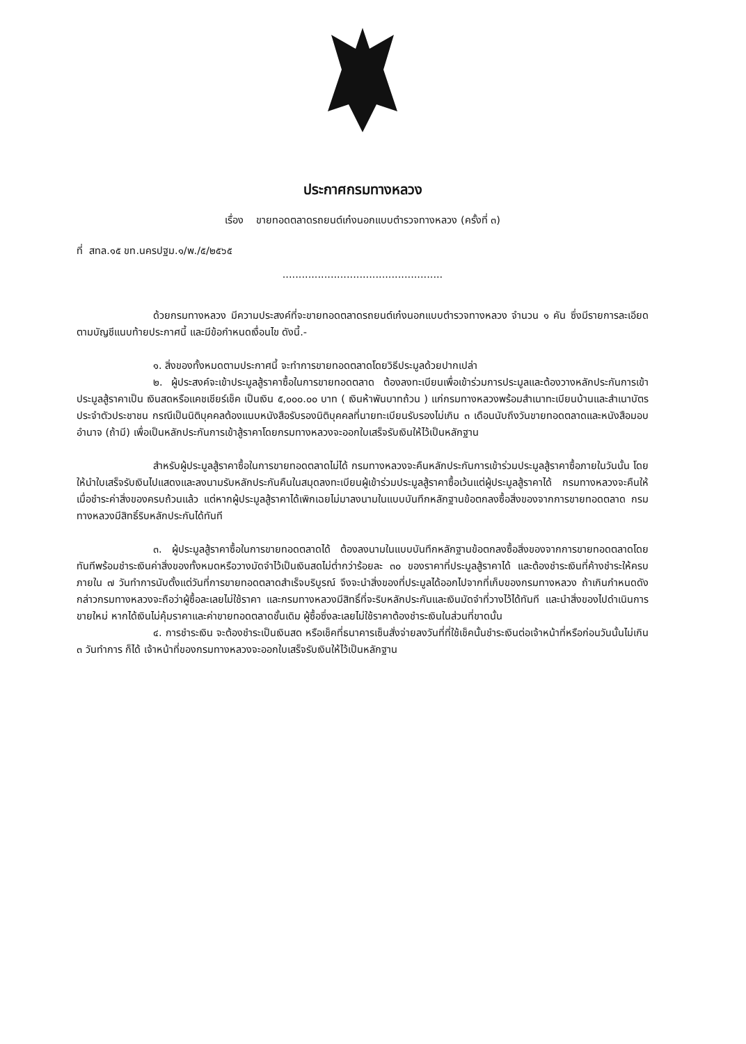ประกาศกรมทางหลวง
เรื่อง ขายทอดตลาดรถยนต์เก๋งนอกแบบตำรวจทางหลวง (ครั้งที่ ๓)
ที่ สทล.๑๕ ขท.นครปฐม.๑/พ./๕/๒๕๖๕
..................................................
ด้วยกรมทางหลวง มีความประสงค์ที่จะขายทอดตลาดรถยนต์เก๋งนอกแบบตำรวจทางหลวง จำนวน ๑ คัน ซึ่งมีรายการละเอียดตามบัญชีแนบท้ายประกาศนี้ และมีข้อกำหนดเงื่อนไข ดังนี้.-
๑. สิ่งของทั้งหมดตามประกาศนี้ จะทำการขายทอดตลาดโดยวิธีประมูลด้วยปากเปล่า
๒. ผู้ประสงค์จะเข้าประมูลสู้ราคาซื้อในการขายทอดตลาด ต้องลงทะเบียนเพื่อเข้าร่วมการประมูลและต้องวางหลักประกันการเข้าประมูลสู้ราคาเป็น เงินสดหรือแคชเชียร์เช็ค เป็นเงิน ๕,๐๐๐.๐๐ บาท ( เงินห้าพันบาทถ้วน ) แก่กรมทางหลวงพร้อมสำเนาทะเบียนบ้านและสำเนาบัตรประจำตัวประชาชน กรณีเป็นนิติบุคคลต้องแนบหนังสือรับรองนิติบุคคลที่นายทะเบียนรับรองไม่เกิน ๓ เดือนนับถึงวันขายทอดตลาดและหนังสือมอบอำนาจ (ถ้ามี) เพื่อเป็นหลักประกันการเข้าสู้ราคาโดยกรมทางหลวงจะออกใบเสร็จรับเงินให้ไว้เป็นหลักฐาน
สำหรับผู้ประมูลสู้ราคาซื้อในการขายทอดตลาดไม่ได้ กรมทางหลวงจะคืนหลักประกันการเข้าร่วมประมูลสู้ราคาซื้อภายในวันนั้น โดยให้นำใบเสร็จรับเงินไปแสดงและลงนามรับหลักประกันคืนในสมุดลงทะเบียนผู้เข้าร่วมประมูลสู้ราคาซื้อเว้นแต่ผู้ประมูลสู้ราคาได้ กรมทางหลวงจะคืนให้เมื่อชำระค่าสิ่งของครบถ้วนแล้ว แต่หากผู้ประมูลสู้ราคาได้เพิกเฉยไม่มาลงนามในแบบบันทึกหลักฐานข้อตกลงซื้อสิ่งของจากการขายทอดตลาด กรมทางหลวงมีสิทธิ์ริบหลักประกันได้ทันที
๓. ผู้ประมูลสู้ราคาซื้อในการขายทอดตลาดได้ ต้องลงนามในแบบบันทึกหลักฐานข้อตกลงซื้อสิ่งของจากการขายทอดตลาดโดยทันทีพร้อมชำระเงินค่าสิ่งของทั้งหมดหรือวางมัดจำไว้เป็นเงินสดไม่ต่ำกว่าร้อยละ ๓๐ ของราคาที่ประมูลสู้ราคาได้ และต้องชำระเงินที่ค้างชำระให้ครบภายใน ๗ วันทำการนับตั้งแต่วันที่การขายทอดตลาดสำเร็จบริบูรณ์ จึงจะนำสิ่งของที่ประมูลได้ออกไปจากที่เก็บของกรมทางหลวง ถ้าเกินกำหนดดังกล่าวกรมทางหลวงจะถือว่าผู้ซื้อละเลยไม่ใช้ราคา และกรมทางหลวงมีสิทธิ์ที่จะริบหลักประกันและเงินมัดจำที่วางไว้ได้ทันที และนำสิ่งของไปดำเนินการขายใหม่ หากได้เงินไม่คุ้มราคาและค่าขายทอดตลาดชั้นเดิม ผู้ซื้อซึ่งละเลยไม่ใช้ราคาต้องชำระเงินในส่วนที่ขาดนั้น
๔. การชำระเงิน จะต้องชำระเป็นเงินสด หรือเช็คที่ธนาคารเซ็นสั่งจ่ายลงวันที่ที่ใช้เช็คนั้นชำระเงินต่อเจ้าหน้าที่หรือก่อนวันนั้นไม่เกิน ๓ วันทำการ ก็ได้ เจ้าหน้าที่ของกรมทางหลวงจะออกใบเสร็จรับเงินให้ไว้เป็นหลักฐาน